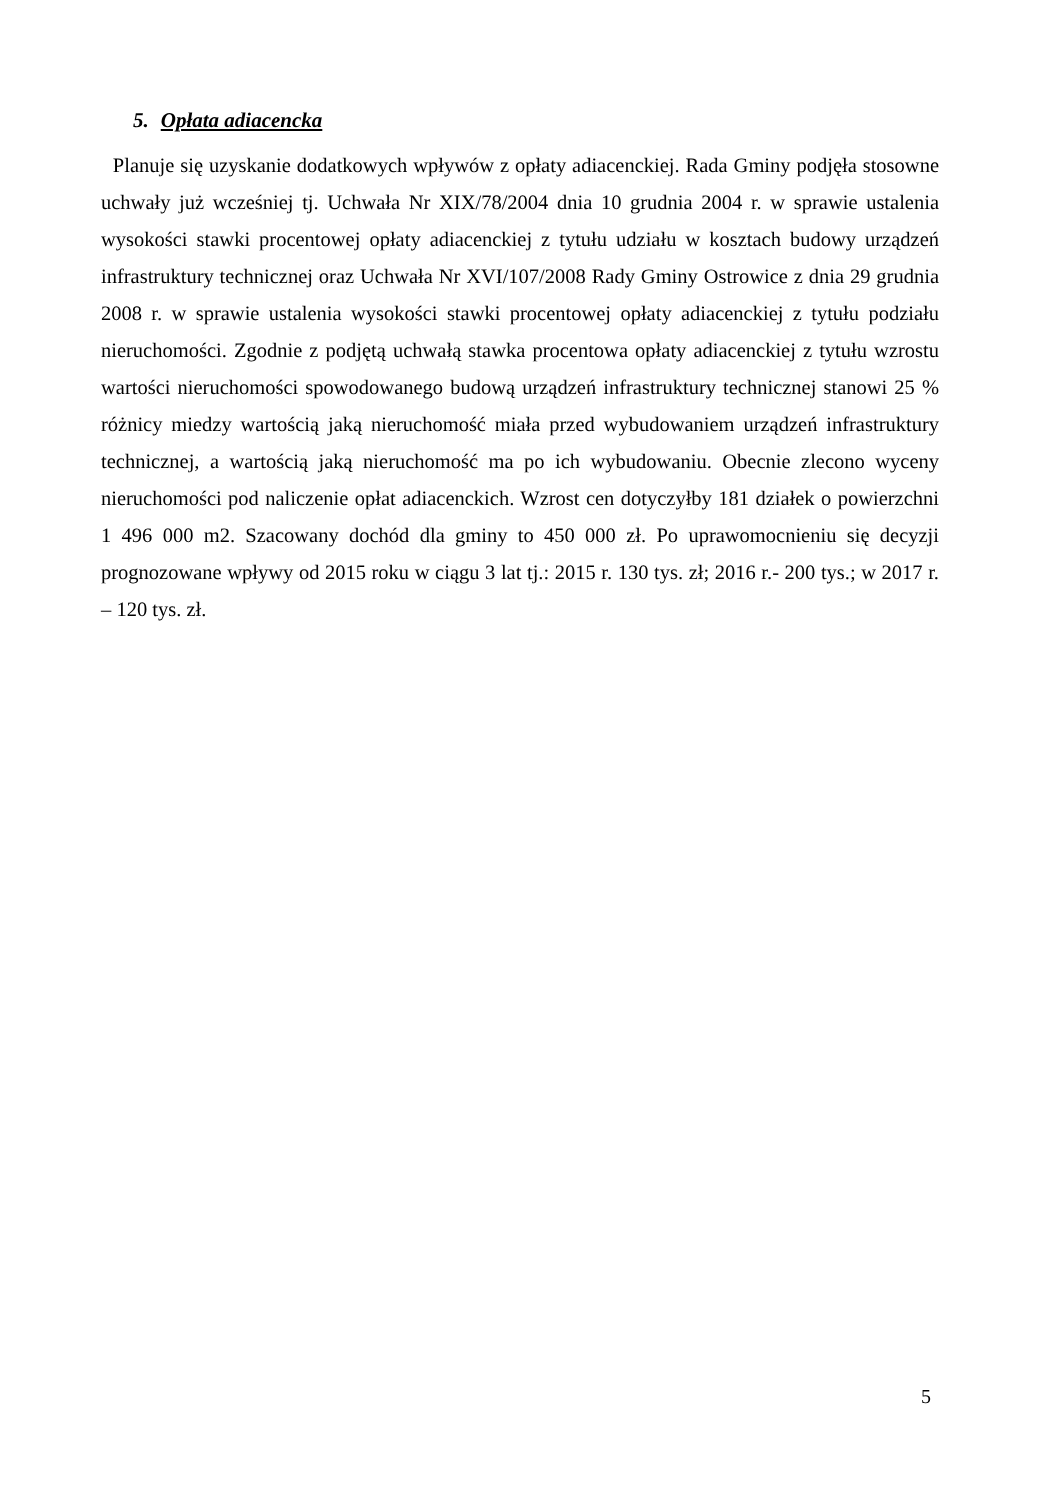5. Opłata adiacencka
Planuje się uzyskanie dodatkowych wpływów z opłaty adiacenckiej. Rada Gminy podjęła stosowne uchwały już wcześniej tj. Uchwała Nr XIX/78/2004 dnia 10 grudnia 2004 r. w sprawie ustalenia wysokości stawki procentowej opłaty adiacenckiej z tytułu udziału w kosztach budowy urządzeń infrastruktury technicznej oraz Uchwała Nr XVI/107/2008 Rady Gminy Ostrowice z dnia 29 grudnia 2008 r. w sprawie ustalenia wysokości stawki procentowej opłaty adiacenckiej z tytułu podziału nieruchomości. Zgodnie z podjętą uchwałą stawka procentowa opłaty adiacenckiej z tytułu wzrostu wartości nieruchomości spowodowanego budową urządzeń infrastruktury technicznej stanowi 25 % różnicy miedzy wartością jaką nieruchomość miała przed wybudowaniem urządzeń infrastruktury technicznej, a wartością jaką nieruchomość ma po ich wybudowaniu. Obecnie zlecono wyceny nieruchomości pod naliczenie opłat adiacenckich. Wzrost cen dotyczyłby 181 działek o powierzchni 1 496 000 m2. Szacowany dochód dla gminy to 450 000 zł. Po uprawomocnieniu się decyzji prognozowane wpływy od 2015 roku w ciągu 3 lat tj.: 2015 r. 130 tys. zł; 2016 r.- 200 tys.; w 2017 r. – 120 tys. zł.
5